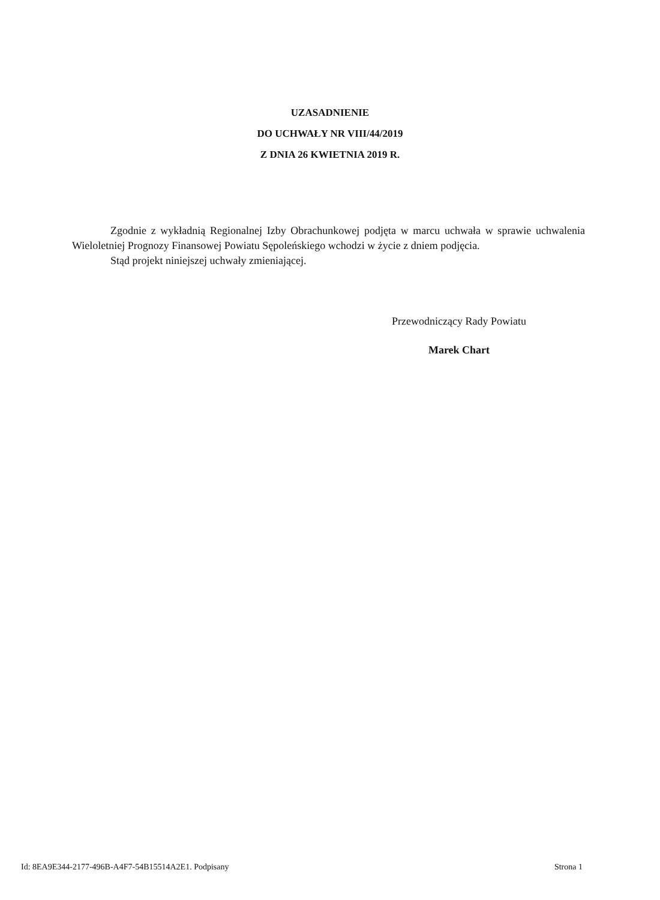UZASADNIENIE
DO UCHWAŁY NR VIII/44/2019
Z DNIA 26 KWIETNIA 2019 R.
Zgodnie z wykładnią Regionalnej Izby Obrachunkowej podjęta w marcu uchwała w sprawie uchwalenia Wieloletniej Prognozy Finansowej Powiatu Sępoleńskiego wchodzi w życie z dniem podjęcia.
Stąd projekt niniejszej uchwały zmieniającej.
Przewodniczący Rady Powiatu
Marek Chart
Id: 8EA9E344-2177-496B-A4F7-54B15514A2E1. Podpisany Strona 1